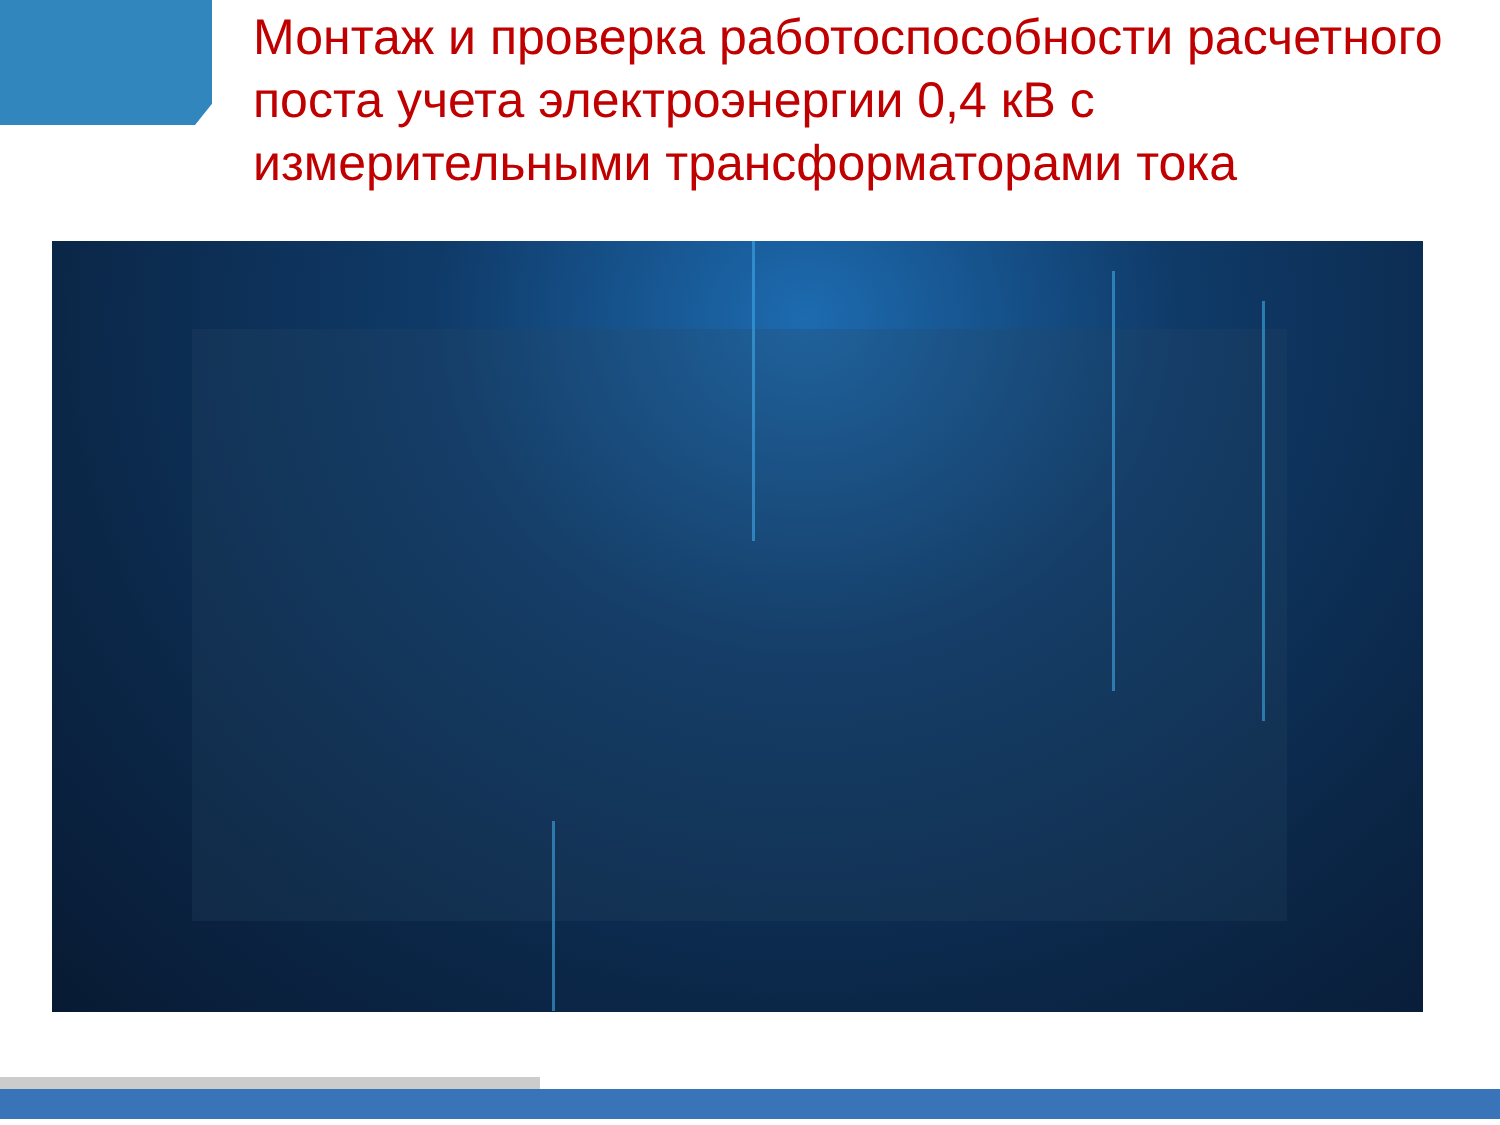Монтаж и проверка работоспособности расчетного поста учета электроэнергии 0,4 кВ с измерительными трансформаторами тока